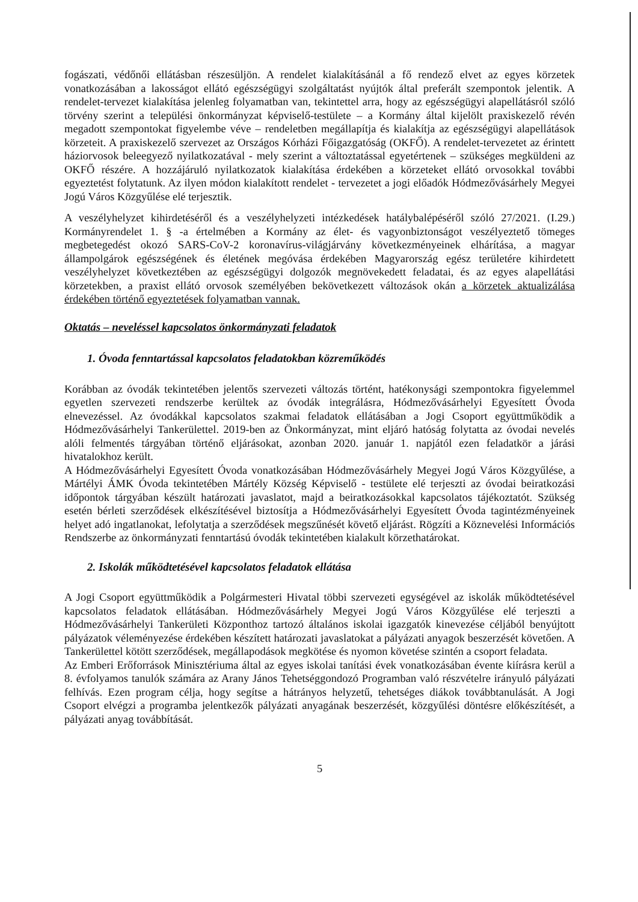fogászati, védőnői ellátásban részesüljön. A rendelet kialakításánál a fő rendező elvet az egyes körzetek vonatkozásában a lakosságot ellátó egészségügyi szolgáltatást nyújtók által preferált szempontok jelentik. A rendelet-tervezet kialakítása jelenleg folyamatban van, tekintettel arra, hogy az egészségügyi alapellátásról szóló törvény szerint a települési önkormányzat képviselő-testülete – a Kormány által kijelölt praxiskezelő révén megadott szempontokat figyelembe véve – rendeletben megállapítja és kialakítja az egészségügyi alapellátások körzeteit. A praxiskezelő szervezet az Országos Kórházi Főigazgatóság (OKFŐ). A rendelet-tervezetet az érintett háziorvosok beleegyező nyilatkozatával - mely szerint a változtatással egyetértenek – szükséges megküldeni az OKFŐ részére. A hozzájáruló nyilatkozatok kialakítása érdekében a körzeteket ellátó orvosokkal további egyeztetést folytatunk. Az ilyen módon kialakított rendelet - tervezetet a jogi előadók Hódmezővásárhely Megyei Jogú Város Közgyűlése elé terjesztik.
A veszélyhelyzet kihirdetéséről és a veszélyhelyzeti intézkedések hatálybalépéséről szóló 27/2021. (I.29.) Kormányrendelet 1. § -a értelmében a Kormány az élet- és vagyonbiztonságot veszélyeztető tömeges megbetegedést okozó SARS-CoV-2 koronavírus-világjárvány következményeinek elhárítása, a magyar állampolgárok egészségének és életének megóvása érdekében Magyarország egész területére kihirdetett veszélyhelyzet következtében az egészségügyi dolgozók megnövekedett feladatai, és az egyes alapellátási körzetekben, a praxist ellátó orvosok személyében bekövetkezett változások okán a körzetek aktualizálása érdekében történő egyeztetések folyamatban vannak.
Oktatás – neveléssel kapcsolatos önkormányzati feladatok
1. Óvoda fenntartással kapcsolatos feladatokban közreműködés
Korábban az óvodák tekintetében jelentős szervezeti változás történt, hatékonysági szempontokra figyelemmel egyetlen szervezeti rendszerbe kerültek az óvodák integrálásra, Hódmezővásárhelyi Egyesített Óvoda elnevezéssel. Az óvodákkal kapcsolatos szakmai feladatok ellátásában a Jogi Csoport együttműködik a Hódmezővásárhelyi Tankerülettel. 2019-ben az Önkormányzat, mint eljáró hatóság folytatta az óvodai nevelés alóli felmentés tárgyában történő eljárásokat, azonban 2020. január 1. napjától ezen feladatkör a járási hivatalokhoz került.
A Hódmezővásárhelyi Egyesített Óvoda vonatkozásában Hódmezővásárhely Megyei Jogú Város Közgyűlése, a Mártélyi ÁMK Óvoda tekintetében Mártély Község Képviselő - testülete elé terjeszti az óvodai beiratkozási időpontok tárgyában készült határozati javaslatot, majd a beiratkozásokkal kapcsolatos tájékoztatót. Szükség esetén bérleti szerződések elkészítésével biztosítja a Hódmezővásárhelyi Egyesített Óvoda tagintézményeinek helyet adó ingatlanokat, lefolytatja a szerződések megszűnését követő eljárást. Rögzíti a Köznevelési Információs Rendszerbe az önkormányzati fenntartású óvodák tekintetében kialakult körzethatárokat.
2. Iskolák működtetésével kapcsolatos feladatok ellátása
A Jogi Csoport együttműködik a Polgármesteri Hivatal többi szervezeti egységével az iskolák működtetésével kapcsolatos feladatok ellátásában. Hódmezővásárhely Megyei Jogú Város Közgyűlése elé terjeszti a Hódmezővásárhelyi Tankerületi Központhoz tartozó általános iskolai igazgatók kinevezése céljából benyújtott pályázatok véleményezése érdekében készített határozati javaslatokat a pályázati anyagok beszerzését követően. A Tankerülettel kötött szerződések, megállapodások megkötése és nyomon követése szintén a csoport feladata.
Az Emberi Erőforrások Minisztériuma által az egyes iskolai tanítási évek vonatkozásában évente kiírásra kerül a 8. évfolyamos tanulók számára az Arany János Tehetséggondozó Programban való részvételre irányuló pályázati felhívás. Ezen program célja, hogy segítse a hátrányos helyzetű, tehetséges diákok továbbtanulását. A Jogi Csoport elvégzi a programba jelentkezők pályázati anyagának beszerzését, közgyűlési döntésre előkészítését, a pályázati anyag továbbítását.
5